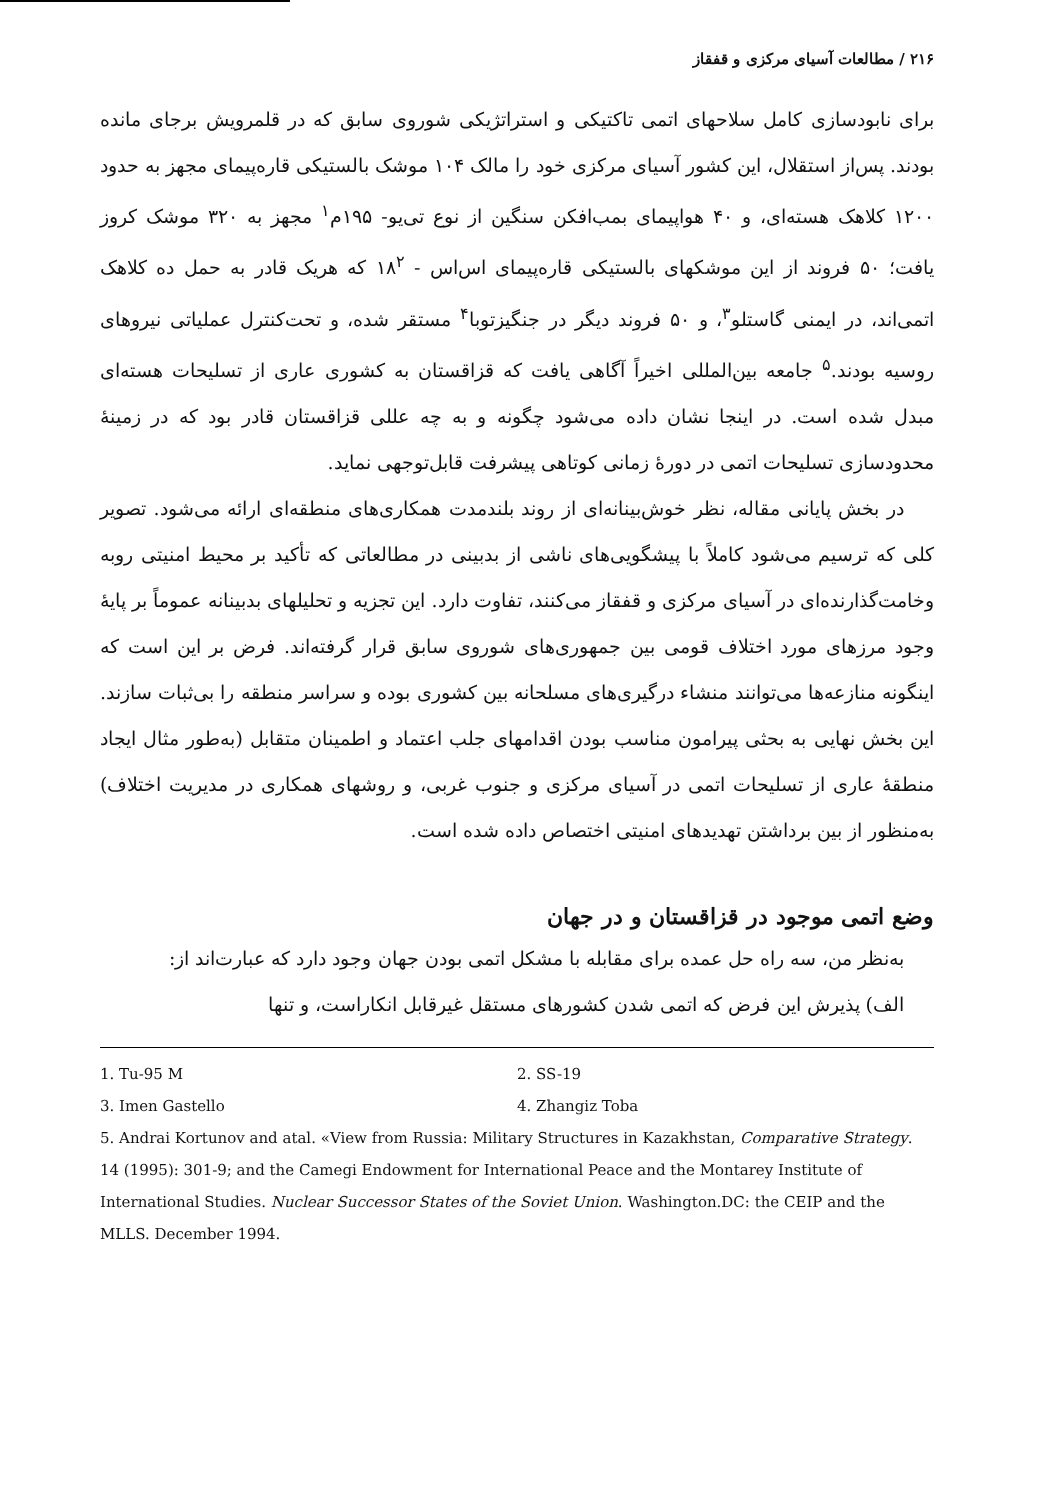۲۱۶ / مطالعات آسیای مرکزی و قفقاز
برای نابودسازی کامل سلاحهای اتمی تاکتیکی و استراتژیکی شوروی سابق که در قلمرویش برجای مانده بودند. پس‌از استقلال، این کشور آسیای مرکزی خود را مالک ۱۰۴ موشک بالستیکی قاره‌پیمای مجهز به حدود ۱۲۰۰ کلاهک هسته‌ای، و ۴۰ هواپیمای بمب‌افکن سنگین از نوع تی‌یو- ۱۹۵م<sup>۱</sup> مجهز به ۳۲۰ موشک کروز یافت؛ ۵۰ فروند از این موشکهای بالستیکی قاره‌پیمای اس‌اس - ۱۸<sup>۲</sup> که هریک قادر به حمل ده کلاهک اتمی‌اند، در ایمنی گاستلو<sup>۳</sup>، و ۵۰ فروند دیگر در جنگیزتوبا<sup>۴</sup> مستقر شده، و تحت‌کنترل عملیاتی نیروهای روسیه بودند.<sup>۵</sup> جامعه بین‌المللی اخیراً آگاهی یافت که قزاقستان به کشوری عاری از تسلیحات هسته‌ای مبدل شده است. در اینجا نشان داده می‌شود چگونه و به چه عللی قزاقستان قادر بود که در زمینهٔ محدودسازی تسلیحات اتمی در دورهٔ زمانی کوتاهی پیشرفت قابل‌توجهی نماید.
در بخش پایانی مقاله، نظر خوش‌بینانه‌ای از روند بلندمدت همکاری‌های منطقه‌ای ارائه می‌شود. تصویر کلی که ترسیم می‌شود کاملاً با پیشگویی‌های ناشی از بدبینی در مطالعاتی که تأکید بر محیط امنیتی روبه وخامت‌گذارنده‌ای در آسیای مرکزی و قفقاز می‌کنند، تفاوت دارد. این تجزیه و تحلیلهای بدبینانه عموماً بر پایهٔ وجود مرزهای مورد اختلاف قومی بین جمهوری‌های شوروی سابق قرار گرفته‌اند. فرض بر این است که اینگونه منازعه‌ها می‌توانند منشاء درگیری‌های مسلحانه بین ‌کشوری بوده و سراسر منطقه را بی‌ثبات سازند. این بخش نهایی به بحثی پیرامون مناسب بودن اقدامهای جلب اعتماد و اطمینان متقابل (به‌طور مثال ایجاد منطقهٔ عاری از تسلیحات اتمی در آسیای مرکزی و جنوب غربی، و روشهای همکاری در مدیریت اختلاف) به‌منظور از بین برداشتن تهدیدهای امنیتی اختصاص داده شده است.
وضع اتمی موجود در قزاقستان و در جهان
به‌نظر من، سه راه حل عمده برای مقابله با مشکل اتمی بودن جهان وجود دارد که عبارت‌اند از:
الف) پذیرش این فرض که اتمی شدن کشورهای مستقل غیرقابل انکاراست، و تنها
1. Tu-95 M 2. SS-19
3. Imen Gastello 4. Zhangiz Toba
5. Andrai Kortunov and atal. «View from Russia: Military Structures in Kazakhstan, Comparative Strategy. 14 (1995): 301-9; and the Camegi Endowment for International Peace and the Montarey Institute of International Studies. Nuclear Successor States of the Soviet Union. Washington.DC: the CEIP and the MLLS. December 1994.